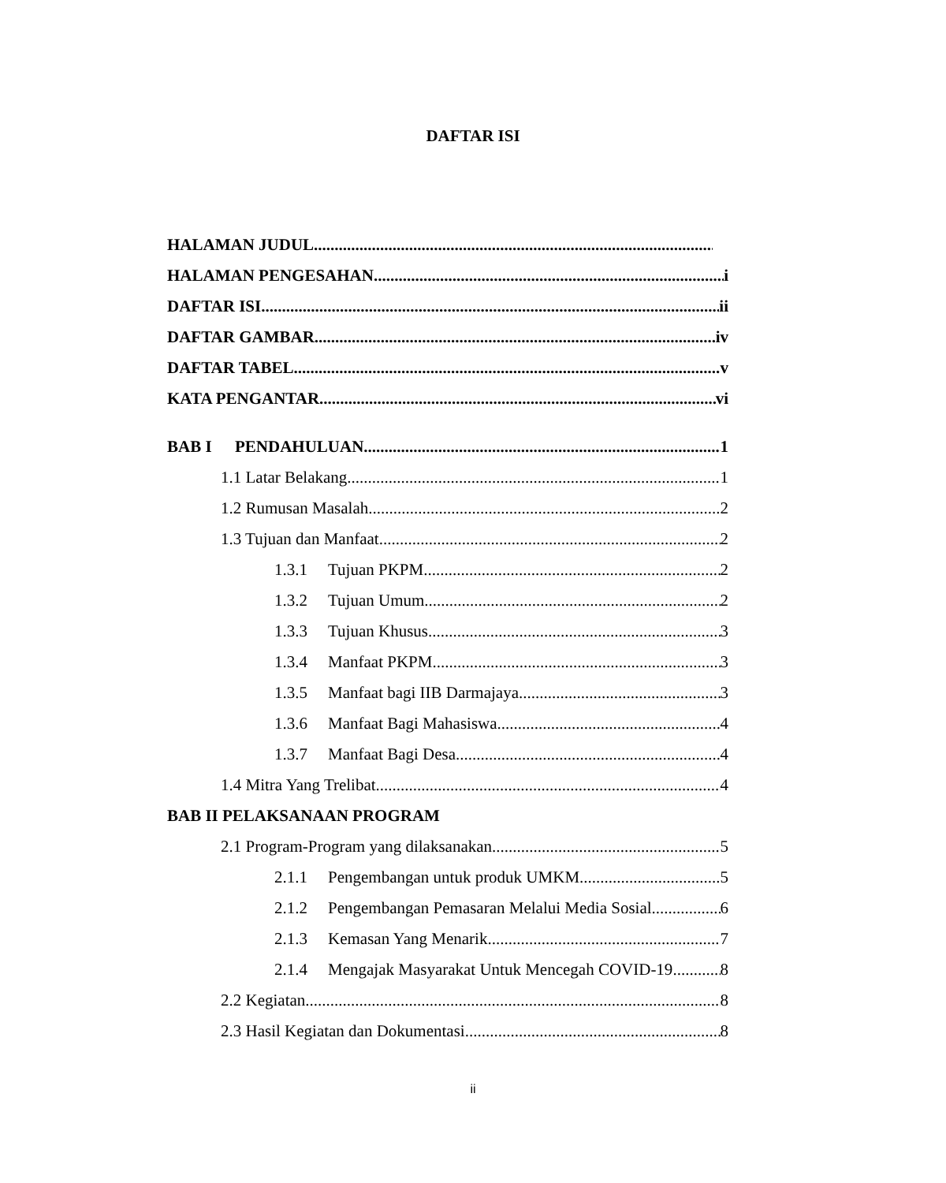DAFTAR ISI
HALAMAN JUDUL
HALAMAN PENGESAHAN i
DAFTAR ISI ii
DAFTAR GAMBAR iv
DAFTAR TABEL v
KATA PENGANTAR vi
BAB I PENDAHULUAN 1
1.1 Latar Belakang 1
1.2 Rumusan Masalah 2
1.3 Tujuan dan Manfaat 2
1.3.1 Tujuan PKPM 2
1.3.2 Tujuan Umum 2
1.3.3 Tujuan Khusus 3
1.3.4 Manfaat PKPM 3
1.3.5 Manfaat bagi IIB Darmajaya 3
1.3.6 Manfaat Bagi Mahasiswa 4
1.3.7 Manfaat Bagi Desa 4
1.4 Mitra Yang Trelibat 4
BAB II PELAKSANAAN PROGRAM
2.1 Program-Program yang dilaksanakan 5
2.1.1 Pengembangan untuk produk UMKM 5
2.1.2 Pengembangan Pemasaran Melalui Media Sosial 6
2.1.3 Kemasan Yang Menarik 7
2.1.4 Mengajak Masyarakat Untuk Mencegah COVID-19 8
2.2 Kegiatan 8
2.3 Hasil Kegiatan dan Dokumentasi 8
ii